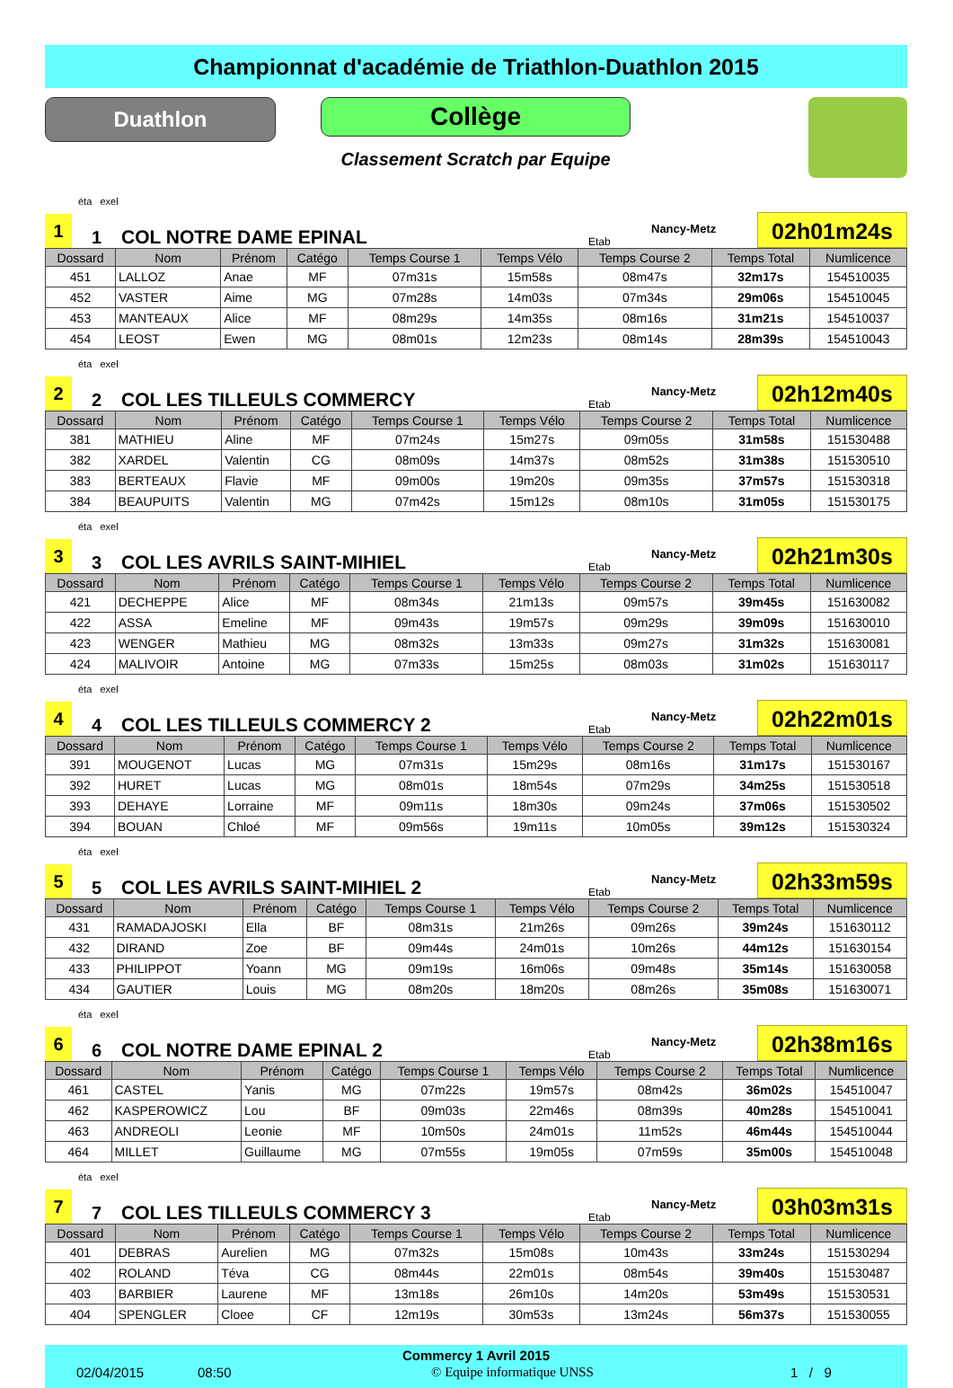Championnat d'académie de Triathlon-Duathlon 2015
Duathlon
Collège
Classement Scratch par Equipe
éta exel
1
1
COL NOTRE DAME EPINAL
Etab
Nancy-Metz
02h01m24s
| Dossard | Nom | Prénom | Catégo | Temps Course 1 | Temps Vélo | Temps Course 2 | Temps Total | Numlicence |
| --- | --- | --- | --- | --- | --- | --- | --- | --- |
| 451 | LALLOZ | Anae | MF | 07m31s | 15m58s | 08m47s | 32m17s | 154510035 |
| 452 | VASTER | Aime | MG | 07m28s | 14m03s | 07m34s | 29m06s | 154510045 |
| 453 | MANTEAUX | Alice | MF | 08m29s | 14m35s | 08m16s | 31m21s | 154510037 |
| 454 | LEOST | Ewen | MG | 08m01s | 12m23s | 08m14s | 28m39s | 154510043 |
éta exel
2
2
COL LES TILLEULS COMMERCY
Etab
Nancy-Metz
02h12m40s
| Dossard | Nom | Prénom | Catégo | Temps Course 1 | Temps Vélo | Temps Course 2 | Temps Total | Numlicence |
| --- | --- | --- | --- | --- | --- | --- | --- | --- |
| 381 | MATHIEU | Aline | MF | 07m24s | 15m27s | 09m05s | 31m58s | 151530488 |
| 382 | XARDEL | Valentin | CG | 08m09s | 14m37s | 08m52s | 31m38s | 151530510 |
| 383 | BERTEAUX | Flavie | MF | 09m00s | 19m20s | 09m35s | 37m57s | 151530318 |
| 384 | BEAUPUITS | Valentin | MG | 07m42s | 15m12s | 08m10s | 31m05s | 151530175 |
éta exel
3
3
COL LES AVRILS SAINT-MIHIEL
Etab
Nancy-Metz
02h21m30s
| Dossard | Nom | Prénom | Catégo | Temps Course 1 | Temps Vélo | Temps Course 2 | Temps Total | Numlicence |
| --- | --- | --- | --- | --- | --- | --- | --- | --- |
| 421 | DECHEPPE | Alice | MF | 08m34s | 21m13s | 09m57s | 39m45s | 151630082 |
| 422 | ASSA | Emeline | MF | 09m43s | 19m57s | 09m29s | 39m09s | 151630010 |
| 423 | WENGER | Mathieu | MG | 08m32s | 13m33s | 09m27s | 31m32s | 151630081 |
| 424 | MALIVOIR | Antoine | MG | 07m33s | 15m25s | 08m03s | 31m02s | 151630117 |
éta exel
4
4
COL LES TILLEULS COMMERCY 2
Etab
Nancy-Metz
02h22m01s
| Dossard | Nom | Prénom | Catégo | Temps Course 1 | Temps Vélo | Temps Course 2 | Temps Total | Numlicence |
| --- | --- | --- | --- | --- | --- | --- | --- | --- |
| 391 | MOUGENOT | Lucas | MG | 07m31s | 15m29s | 08m16s | 31m17s | 151530167 |
| 392 | HURET | Lucas | MG | 08m01s | 18m54s | 07m29s | 34m25s | 151530518 |
| 393 | DEHAYE | Lorraine | MF | 09m11s | 18m30s | 09m24s | 37m06s | 151530502 |
| 394 | BOUAN | Chloé | MF | 09m56s | 19m11s | 10m05s | 39m12s | 151530324 |
éta exel
5
5
COL LES AVRILS SAINT-MIHIEL 2
Etab
Nancy-Metz
02h33m59s
| Dossard | Nom | Prénom | Catégo | Temps Course 1 | Temps Vélo | Temps Course 2 | Temps Total | Numlicence |
| --- | --- | --- | --- | --- | --- | --- | --- | --- |
| 431 | RAMADAJOSKI | Ella | BF | 08m31s | 21m26s | 09m26s | 39m24s | 151630112 |
| 432 | DIRAND | Zoe | BF | 09m44s | 24m01s | 10m26s | 44m12s | 151630154 |
| 433 | PHILIPPOT | Yoann | MG | 09m19s | 16m06s | 09m48s | 35m14s | 151630058 |
| 434 | GAUTIER | Louis | MG | 08m20s | 18m20s | 08m26s | 35m08s | 151630071 |
éta exel
6
6
COL NOTRE DAME EPINAL 2
Etab
Nancy-Metz
02h38m16s
| Dossard | Nom | Prénom | Catégo | Temps Course 1 | Temps Vélo | Temps Course 2 | Temps Total | Numlicence |
| --- | --- | --- | --- | --- | --- | --- | --- | --- |
| 461 | CASTEL | Yanis | MG | 07m22s | 19m57s | 08m42s | 36m02s | 154510047 |
| 462 | KASPEROWICZ | Lou | BF | 09m03s | 22m46s | 08m39s | 40m28s | 154510041 |
| 463 | ANDREOLI | Leonie | MF | 10m50s | 24m01s | 11m52s | 46m44s | 154510044 |
| 464 | MILLET | Guillaume | MG | 07m55s | 19m05s | 07m59s | 35m00s | 154510048 |
éta exel
7
7
COL LES TILLEULS COMMERCY 3
Etab
Nancy-Metz
03h03m31s
| Dossard | Nom | Prénom | Catégo | Temps Course 1 | Temps Vélo | Temps Course 2 | Temps Total | Numlicence |
| --- | --- | --- | --- | --- | --- | --- | --- | --- |
| 401 | DEBRAS | Aurelien | MG | 07m32s | 15m08s | 10m43s | 33m24s | 151530294 |
| 402 | ROLAND | Téva | CG | 08m44s | 22m01s | 08m54s | 39m40s | 151530487 |
| 403 | BARBIER | Laurene | MF | 13m18s | 26m10s | 14m20s | 53m49s | 151530531 |
| 404 | SPENGLER | Cloee | CF | 12m19s | 30m53s | 13m24s | 56m37s | 151530055 |
Commercy 1 Avril 2015
02/04/2015 08:50 © Equipe informatique UNSS 1 / 9